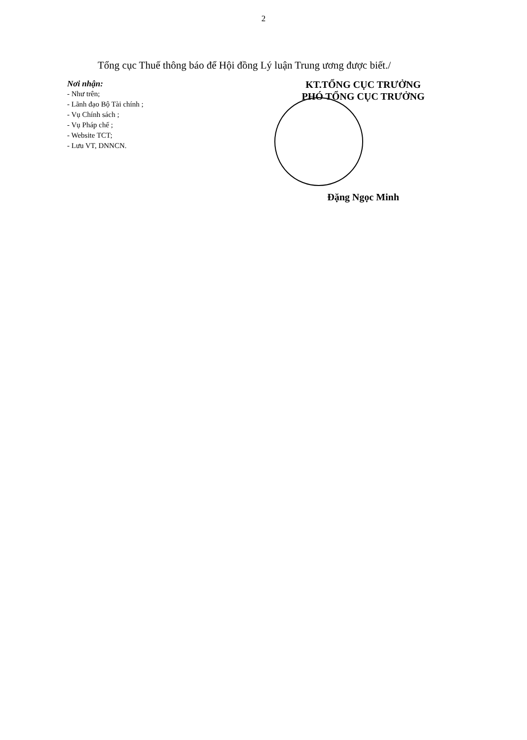2
Tổng cục Thuế thông báo để Hội đồng Lý luận Trung ương được biết./
Nơi nhận:
- Như trên;
- Lãnh đạo Bộ Tài chính ;
- Vụ Chính sách ;
- Vụ Pháp chế ;
- Website TCT;
- Lưu VT, DNNCN.
KT.TỔNG CỤC TRƯỞNG
PHÓ TỔNG CỤC TRƯỞNG
Đặng Ngọc Minh